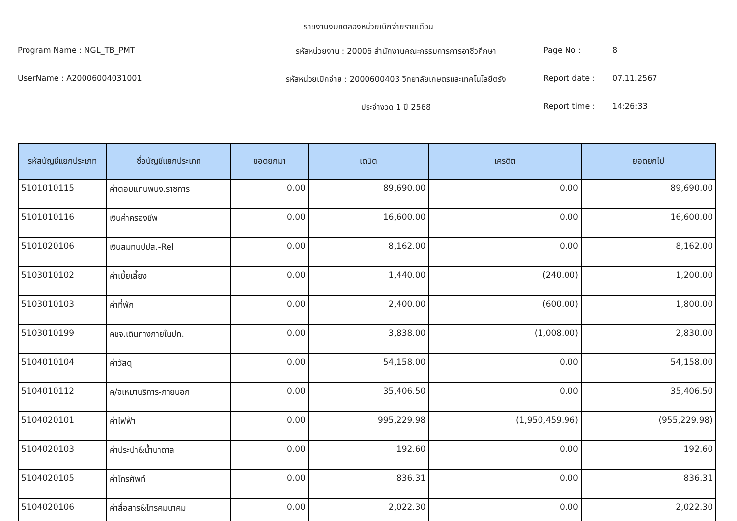รายงานงบทดลองหน่วยเบิกจ่ายรายเดือน
Program Name : NGL_TB_PMT
รหัสหน่วยงาน : 20006 สำนักงานคณะกรรมการการอาชีวศึกษา
Page No :
8
UserName : A20006004031001
รหัสหน่วยเบิกจ่าย : 2000600403 วิทยาลัยเกษตรและเทคโนโลยีตรัง
Report date :
07.11.2567
ประจำงวด 1 ปี 2568
Report time :
14:26:33
| รหัสบัญชีแยกประเภท | ชื่อบัญชีแยกประเภท | ยอดยกมา | เดบิต | เครดิต | ยอดยกไป |
| --- | --- | --- | --- | --- | --- |
| 5101010115 | ค่าตอบแทนพนง.ราชการ | 0.00 | 89,690.00 | 0.00 | 89,690.00 |
| 5101010116 | เงินค่าครองชีพ | 0.00 | 16,600.00 | 0.00 | 16,600.00 |
| 5101020106 | เงินสมทบปปส.-Rel | 0.00 | 8,162.00 | 0.00 | 8,162.00 |
| 5103010102 | ค่าเบี้ยเลี้ยง | 0.00 | 1,440.00 | (240.00) | 1,200.00 |
| 5103010103 | ค่าที่พัก | 0.00 | 2,400.00 | (600.00) | 1,800.00 |
| 5103010199 | คชจ.เดินทางภายในปท. | 0.00 | 3,838.00 | (1,008.00) | 2,830.00 |
| 5104010104 | ค่าวัสดุ | 0.00 | 54,158.00 | 0.00 | 54,158.00 |
| 5104010112 | ค/จเหมาบริการ-ภายนอก | 0.00 | 35,406.50 | 0.00 | 35,406.50 |
| 5104020101 | ค่าไฟฟ้า | 0.00 | 995,229.98 | (1,950,459.96) | (955,229.98) |
| 5104020103 | ค่าประปา&น้ำบาดาล | 0.00 | 192.60 | 0.00 | 192.60 |
| 5104020105 | ค่าโทรศัพท์ | 0.00 | 836.31 | 0.00 | 836.31 |
| 5104020106 | ค่าสื่อสาร&โทรคมนาคม | 0.00 | 2,022.30 | 0.00 | 2,022.30 |